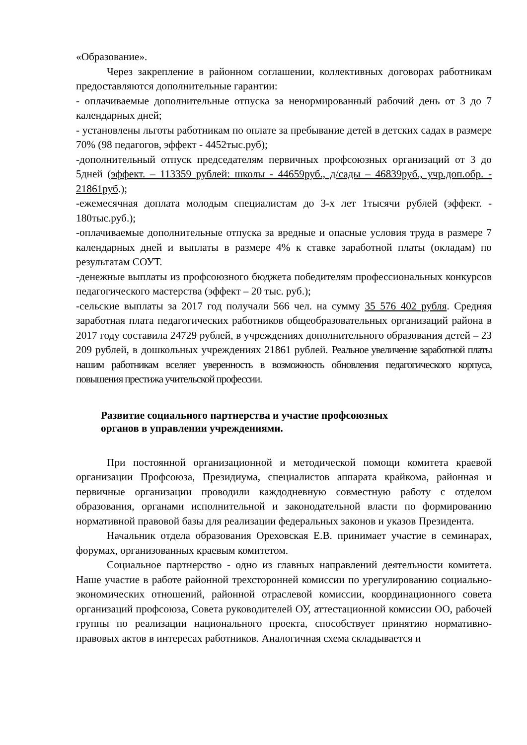«Образование».
Через закрепление в районном соглашении, коллективных договорах работникам предоставляются дополнительные гарантии:
- оплачиваемые дополнительные отпуска за ненормированный рабочий день от 3 до 7 календарных дней;
- установлены льготы работникам по оплате за пребывание детей в детских садах в размере 70% (98 педагогов, эффект - 4452тыс.руб);
-дополнительный отпуск председателям первичных профсоюзных организаций от 3 до 5дней (эффект. – 113359 рублей: школы - 44659руб., д/сады – 46839руб., учр.доп.обр. - 21861руб.);
-ежемесячная доплата молодым специалистам до 3-х лет 1тысячи рублей (эффект. - 180тыс.руб.);
-оплачиваемые дополнительные отпуска за вредные и опасные условия труда в размере 7 календарных дней и выплаты в размере 4% к ставке заработной платы (окладам) по результатам СОУТ.
-денежные выплаты из профсоюзного бюджета победителям профессиональных конкурсов педагогического мастерства (эффект – 20 тыс. руб.);
-сельские выплаты за 2017 год получали 566 чел. на сумму 35 576 402 рубля. Средняя заработная плата педагогических работников общеобразовательных организаций района в 2017 году составила 24729 рублей, в учреждениях дополнительного образования детей – 23 209 рублей, в дошкольных учреждениях 21861 рублей. Реальное увеличение заработной платы нашим работникам вселяет уверенность в возможность обновления педагогического корпуса, повышения престижа учительской профессии.
Развитие социального партнерства и участие профсоюзных
органов в управлении учреждениями.
При постоянной организационной и методической помощи комитета краевой организации Профсоюза, Президиума, специалистов аппарата крайкома, районная и первичные организации проводили каждодневную совместную работу с отделом образования, органами исполнительной и законодательной власти по формированию нормативной правовой базы для реализации федеральных законов и указов Президента.
Начальник отдела образования Ореховская Е.В. принимает участие в семинарах, форумах, организованных краевым комитетом.
Социальное партнерство - одно из главных направлений деятельности комитета. Наше участие в работе районной трехсторонней комиссии по урегулированию социально-экономических отношений, районной отраслевой комиссии, координационного совета организаций профсоюза, Совета руководителей ОУ, аттестационной комиссии ОО, рабочей группы по реализации национального проекта, способствует принятию нормативно-правовых актов в интересах работников. Аналогичная схема складывается и